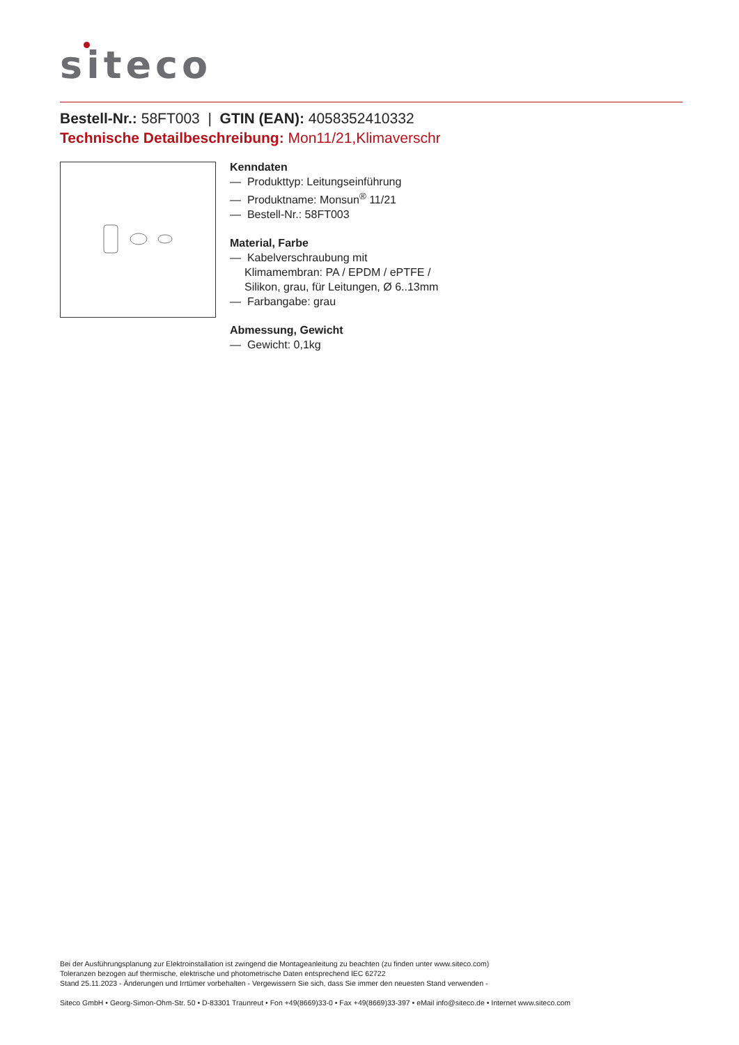siteco
Bestell-Nr.: 58FT003 | GTIN (EAN): 4058352410332
Technische Detailbeschreibung: Mon11/21,Klimaverschr
Kenndaten
— Produkttyp: Leitungseinführung
— Produktname: Monsun<sup>®</sup> 11/21
— Bestell-Nr.: 58FT003
Material, Farbe
— Kabelverschraubung mit
Klimamembran: PA / EPDM / ePTFE /
Silikon, grau, für Leitungen, Ø 6..13mm
— Farbangabe: grau
Abmessung, Gewicht
— Gewicht: 0,1kg
Bei der Ausführungsplanung zur Elektroinstallation ist zwingend die Montageanleitung zu beachten (zu finden unter www.siteco.com)
Toleranzen bezogen auf thermische, elektrische und photometrische Daten entsprechend IEC 62722
Stand 25.11.2023 - Änderungen und Irrtümer vorbehalten - Vergewissern Sie sich, dass Sie immer den neuesten Stand verwenden -
Siteco GmbH • Georg-Simon-Ohm-Str. 50 • D-83301 Traunreut • Fon +49(8669)33-0 • Fax +49(8669)33-397 • eMail info@siteco.de • Internet www.siteco.com